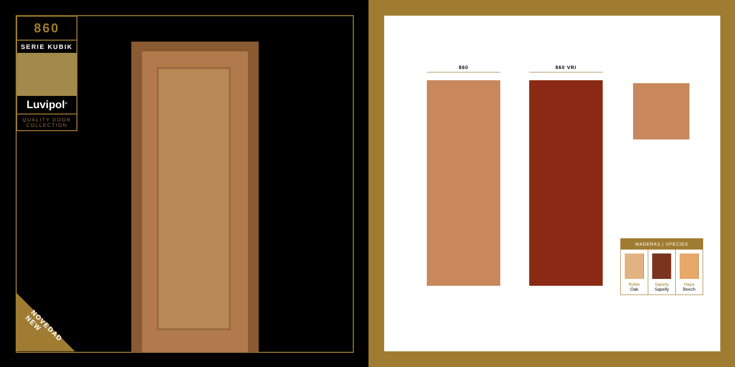860
SERIE KUBIK
Luvipol<sup>®</sup>
QUALITY DOOR
COLLECTION
NOVEDAD
NEW
860 860 VRI
MADERAS | SPECIES
Roble
Oak
Sapelly
Sapelly
Haya
Beech